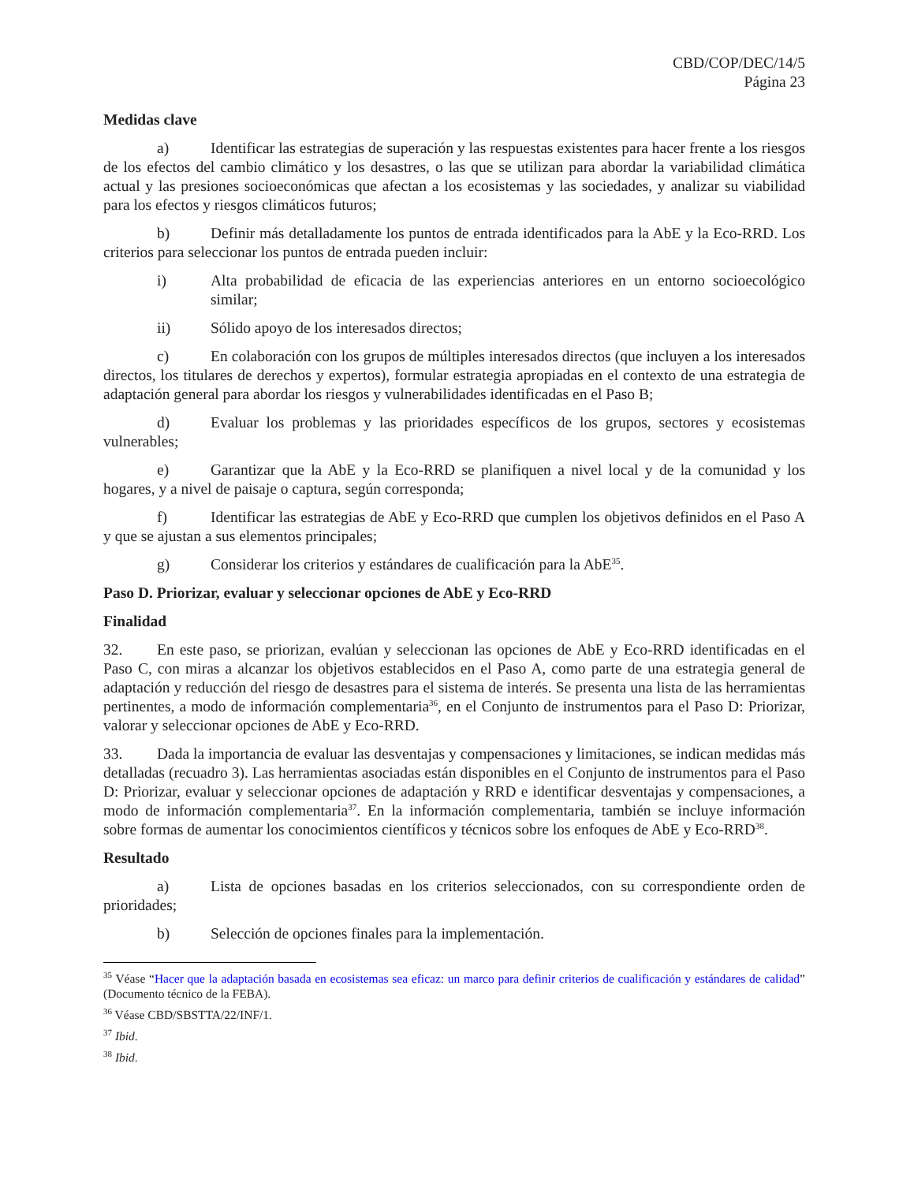CBD/COP/DEC/14/5
Página 23
Medidas clave
a) Identificar las estrategias de superación y las respuestas existentes para hacer frente a los riesgos de los efectos del cambio climático y los desastres, o las que se utilizan para abordar la variabilidad climática actual y las presiones socioeconómicas que afectan a los ecosistemas y las sociedades, y analizar su viabilidad para los efectos y riesgos climáticos futuros;
b) Definir más detalladamente los puntos de entrada identificados para la AbE y la Eco-RRD. Los criterios para seleccionar los puntos de entrada pueden incluir:
i) Alta probabilidad de eficacia de las experiencias anteriores en un entorno socioecológico similar;
ii) Sólido apoyo de los interesados directos;
c) En colaboración con los grupos de múltiples interesados directos (que incluyen a los interesados directos, los titulares de derechos y expertos), formular estrategia apropiadas en el contexto de una estrategia de adaptación general para abordar los riesgos y vulnerabilidades identificadas en el Paso B;
d) Evaluar los problemas y las prioridades específicos de los grupos, sectores y ecosistemas vulnerables;
e) Garantizar que la AbE y la Eco-RRD se planifiquen a nivel local y de la comunidad y los hogares, y a nivel de paisaje o captura, según corresponda;
f) Identificar las estrategias de AbE y Eco-RRD que cumplen los objetivos definidos en el Paso A y que se ajustan a sus elementos principales;
g) Considerar los criterios y estándares de cualificación para la AbE<sup>35</sup>.
Paso D. Priorizar, evaluar y seleccionar opciones de AbE y Eco-RRD
Finalidad
32. En este paso, se priorizan, evalúan y seleccionan las opciones de AbE y Eco-RRD identificadas en el Paso C, con miras a alcanzar los objetivos establecidos en el Paso A, como parte de una estrategia general de adaptación y reducción del riesgo de desastres para el sistema de interés. Se presenta una lista de las herramientas pertinentes, a modo de información complementaria<sup>36</sup>, en el Conjunto de instrumentos para el Paso D: Priorizar, valorar y seleccionar opciones de AbE y Eco-RRD.
33. Dada la importancia de evaluar las desventajas y compensaciones y limitaciones, se indican medidas más detalladas (recuadro 3). Las herramientas asociadas están disponibles en el Conjunto de instrumentos para el Paso D: Priorizar, evaluar y seleccionar opciones de adaptación y RRD e identificar desventajas y compensaciones, a modo de información complementaria<sup>37</sup>. En la información complementaria, también se incluye información sobre formas de aumentar los conocimientos científicos y técnicos sobre los enfoques de AbE y Eco-RRD<sup>38</sup>.
Resultado
a) Lista de opciones basadas en los criterios seleccionados, con su correspondiente orden de prioridades;
b) Selección de opciones finales para la implementación.
<sup>35</sup> Véase “Hacer que la adaptación basada en ecosistemas sea eficaz: un marco para definir criterios de cualificación y estándares de calidad” (Documento técnico de la FEBA).
<sup>36</sup> Véase CBD/SBSTTA/22/INF/1.
<sup>37</sup> Ibid.
<sup>38</sup> Ibid.